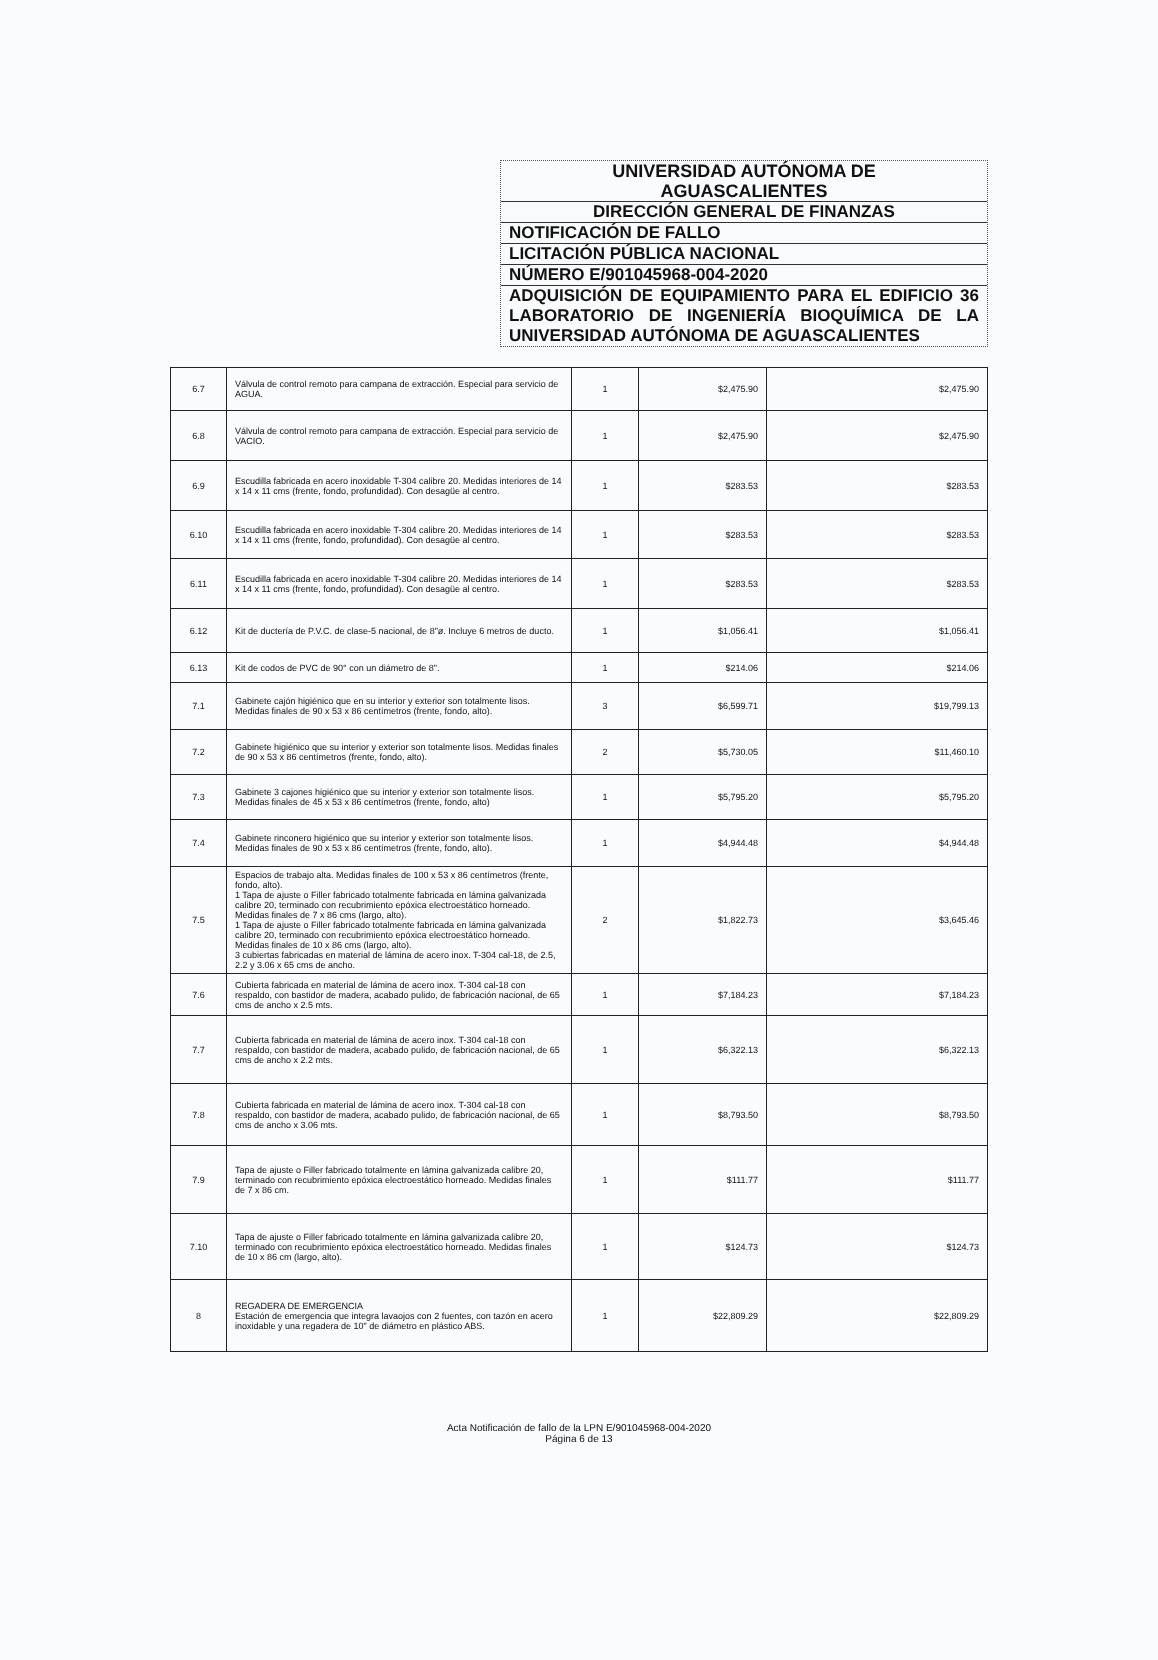UNIVERSIDAD AUTÓNOMA DE
AGUASCALIENTES
DIRECCIÓN GENERAL DE FINANZAS
NOTIFICACIÓN DE FALLO
LICITACIÓN PÚBLICA NACIONAL
NÚMERO E/901045968-004-2020
ADQUISICIÓN DE EQUIPAMIENTO PARA EL EDIFICIO 36 LABORATORIO DE INGENIERÍA BIOQUÍMICA DE LA UNIVERSIDAD AUTÓNOMA DE AGUASCALIENTES
| 6.7 | Válvula de control remoto para campana de extracción. Especial para servicio de AGUA. | 1 | $2,475.90 | $2,475.90 |
| 6.8 | Válvula de control remoto para campana de extracción. Especial para servicio de VACIO. | 1 | $2,475.90 | $2,475.90 |
| 6.9 | Escudilla fabricada en acero inoxidable T-304 calibre 20. Medidas interiores de 14 x 14 x 11 cms (frente, fondo, profundidad). Con desagüe al centro. | 1 | $283.53 | $283.53 |
| 6.10 | Escudilla fabricada en acero inoxidable T-304 calibre 20. Medidas interiores de 14 x 14 x 11 cms (frente, fondo, profundidad). Con desagüe al centro. | 1 | $283.53 | $283.53 |
| 6.11 | Escudilla fabricada en acero inoxidable T-304 calibre 20. Medidas interiores de 14 x 14 x 11 cms (frente, fondo, profundidad). Con desagüe al centro. | 1 | $283.53 | $283.53 |
| 6.12 | Kit de ductería de P.V.C. de clase-5 nacional, de 8"ø. Incluye 6 metros de ducto. | 1 | $1,056.41 | $1,056.41 |
| 6.13 | Kit de codos de PVC de 90° con un diámetro de 8". | 1 | $214.06 | $214.06 |
| 7.1 | Gabinete cajón higiénico que en su interior y exterior son totalmente lisos. Medidas finales de 90 x 53 x 86 centímetros (frente, fondo, alto). | 3 | $6,599.71 | $19,799.13 |
| 7.2 | Gabinete higiénico que su interior y exterior son totalmente lisos. Medidas finales de 90 x 53 x 86 centímetros (frente, fondo, alto). | 2 | $5,730.05 | $11,460.10 |
| 7.3 | Gabinete 3 cajones higiénico que su interior y exterior son totalmente lisos. Medidas finales de 45 x 53 x 86 centímetros (frente, fondo, alto) | 1 | $5,795.20 | $5,795.20 |
| 7.4 | Gabinete rinconero higiénico que su interior y exterior son totalmente lisos. Medidas finales de 90 x 53 x 86 centímetros (frente, fondo, alto). | 1 | $4,944.48 | $4,944.48 |
| 7.5 | Espacios de trabajo alta. Medidas finales de 100 x 53 x 86 centímetros (frente, fondo, alto). 1 Tapa de ajuste o Filler fabricado totalmente fabricada en lámina galvanizada calibre 20, terminado con recubrimiento epóxica electroestático horneado. Medidas finales de 7 x 86 cms (largo, alto). 1 Tapa de ajuste o Filler fabricado totalmente fabricada en lámina galvanizada calibre 20, terminado con recubrimiento epóxica electroestático horneado. Medidas finales de 10 x 86 cms (largo, alto). 3 cubiertas fabricadas en material de lámina de acero inox. T-304 cal-18, de 2.5, 2.2 y 3.06 x 65 cms de ancho. | 2 | $1,822.73 | $3,645.46 |
| 7.6 | Cubierta fabricada en material de lámina de acero inox. T-304 cal-18 con respaldo, con bastidor de madera, acabado pulido, de fabricación nacional, de 65 cms de ancho x 2.5 mts. | 1 | $7,184.23 | $7,184.23 |
| 7.7 | Cubierta fabricada en material de lámina de acero inox. T-304 cal-18 con respaldo, con bastidor de madera, acabado pulido, de fabricación nacional, de 65 cms de ancho x 2.2 mts. | 1 | $6,322.13 | $6,322.13 |
| 7.8 | Cubierta fabricada en material de lámina de acero inox. T-304 cal-18 con respaldo, con bastidor de madera, acabado pulido, de fabricación nacional, de 65 cms de ancho x 3.06 mts. | 1 | $8,793.50 | $8,793.50 |
| 7.9 | Tapa de ajuste o Filler fabricado totalmente en lámina galvanizada calibre 20, terminado con recubrimiento epóxica electroestático horneado. Medidas finales de 7 x 86 cm. | 1 | $111.77 | $111.77 |
| 7.10 | Tapa de ajuste o Filler fabricado totalmente en lámina galvanizada calibre 20, terminado con recubrimiento epóxica electroestático horneado. Medidas finales de 10 x 86 cm (largo, alto). | 1 | $124.73 | $124.73 |
| 8 | REGADERA DE EMERGENCIA Estación de emergencia que integra lavaojos con 2 fuentes, con tazón en acero inoxidable y una regadera de 10" de diámetro en plástico ABS. | 1 | $22,809.29 | $22,809.29 |
Acta Notificación de fallo de la LPN E/901045968-004-2020
Página 6 de 13